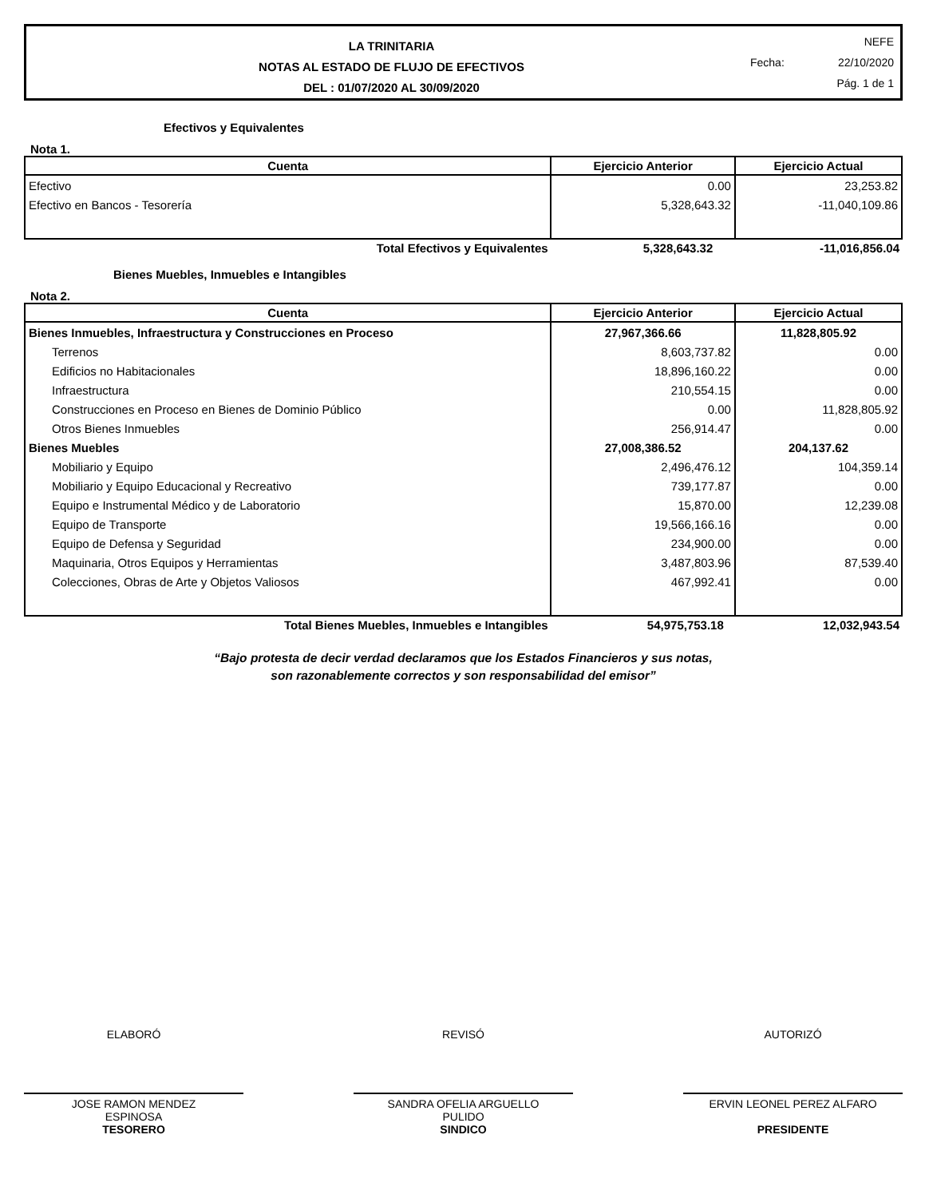LA TRINITARIA
NOTAS AL ESTADO DE FLUJO DE EFECTIVOS
DEL : 01/07/2020 AL 30/09/2020
NEFE
Fecha: 22/10/2020
Pág. 1 de 1
Efectivos y Equivalentes
Nota 1.
| Cuenta | Ejercicio Anterior | Ejercicio Actual |
| --- | --- | --- |
| Efectivo | 0.00 | 23,253.82 |
| Efectivo en Bancos - Tesorería | 5,328,643.32 | -11,040,109.86 |
| Total Efectivos y Equivalentes | 5,328,643.32 | -11,016,856.04 |
Bienes Muebles, Inmuebles e Intangibles
Nota 2.
| Cuenta | Ejercicio Anterior | Ejercicio Actual |
| --- | --- | --- |
| Bienes Inmuebles, Infraestructura y Construcciones en Proceso | 27,967,366.66 | 11,828,805.92 |
| Terrenos | 8,603,737.82 | 0.00 |
| Edificios no Habitacionales | 18,896,160.22 | 0.00 |
| Infraestructura | 210,554.15 | 0.00 |
| Construcciones en Proceso en Bienes de Dominio Público | 0.00 | 11,828,805.92 |
| Otros Bienes Inmuebles | 256,914.47 | 0.00 |
| Bienes Muebles | 27,008,386.52 | 204,137.62 |
| Mobiliario y Equipo | 2,496,476.12 | 104,359.14 |
| Mobiliario y Equipo Educacional y Recreativo | 739,177.87 | 0.00 |
| Equipo e Instrumental Médico y de Laboratorio | 15,870.00 | 12,239.08 |
| Equipo de Transporte | 19,566,166.16 | 0.00 |
| Equipo de Defensa y Seguridad | 234,900.00 | 0.00 |
| Maquinaria, Otros Equipos y Herramientas | 3,487,803.96 | 87,539.40 |
| Colecciones, Obras de Arte y Objetos Valiosos | 467,992.41 | 0.00 |
| Total Bienes Muebles, Inmuebles e Intangibles | 54,975,753.18 | 12,032,943.54 |
“Bajo protesta de decir verdad declaramos que los Estados Financieros y sus notas,
son razonablemente correctos y son responsabilidad del emisor”
ELABORÓ
JOSE RAMON MENDEZ
ESPINOSA
TESORERO
REVISÓ
SANDRA OFELIA ARGUELLO
PULIDO
SINDICO
AUTORIZÓ
ERVIN LEONEL PEREZ ALFARO
PRESIDENTE